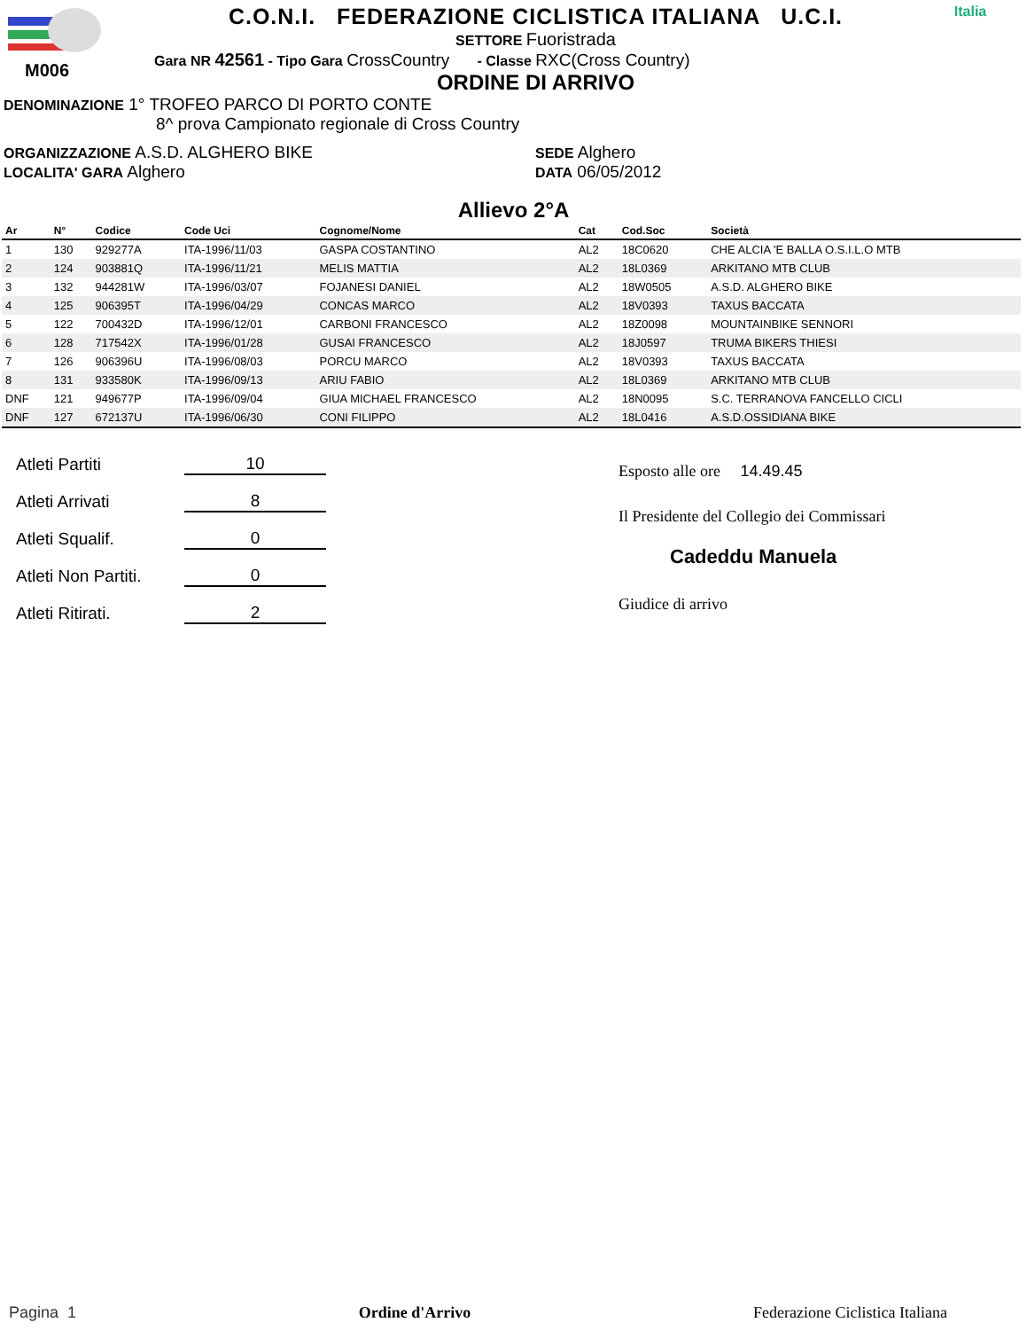M006
C.O.N.I. FEDERAZIONE CICLISTICA ITALIANA U.C.I.
SETTORE Fuoristrada
Gara NR 42561 - Tipo Gara CrossCountry - Classe RXC(Cross Country)
ORDINE DI ARRIVO
Italia
DENOMINAZIONE 1° TROFEO PARCO DI PORTO CONTE
8^ prova Campionato regionale di Cross Country
ORGANIZZAZIONE A.S.D. ALGHERO BIKE
LOCALITA' GARA Alghero
SEDE Alghero
DATA 06/05/2012
Allievo 2°A
| Ar | N° | Codice | Code Uci | Cognome/Nome | Cat | Cod.Soc | Società |
| --- | --- | --- | --- | --- | --- | --- | --- |
| 1 | 130 | 929277A | ITA-1996/11/03 | GASPA COSTANTINO | AL2 | 18C0620 | CHE ALCIA 'E BALLA O.S.I.L.O MTB |
| 2 | 124 | 903881Q | ITA-1996/11/21 | MELIS MATTIA | AL2 | 18L0369 | ARKITANO MTB CLUB |
| 3 | 132 | 944281W | ITA-1996/03/07 | FOJANESI DANIEL | AL2 | 18W0505 | A.S.D. ALGHERO BIKE |
| 4 | 125 | 906395T | ITA-1996/04/29 | CONCAS MARCO | AL2 | 18V0393 | TAXUS BACCATA |
| 5 | 122 | 700432D | ITA-1996/12/01 | CARBONI FRANCESCO | AL2 | 18Z0098 | MOUNTAINBIKE SENNORI |
| 6 | 128 | 717542X | ITA-1996/01/28 | GUSAI FRANCESCO | AL2 | 18J0597 | TRUMA BIKERS THIESI |
| 7 | 126 | 906396U | ITA-1996/08/03 | PORCU MARCO | AL2 | 18V0393 | TAXUS BACCATA |
| 8 | 131 | 933580K | ITA-1996/09/13 | ARIU FABIO | AL2 | 18L0369 | ARKITANO MTB CLUB |
| DNF | 121 | 949677P | ITA-1996/09/04 | GIUA MICHAEL FRANCESCO | AL2 | 18N0095 | S.C. TERRANOVA FANCELLO CICLI |
| DNF | 127 | 672137U | ITA-1996/06/30 | CONI FILIPPO | AL2 | 18L0416 | A.S.D.OSSIDIANA BIKE |
| Atleti Partiti | 10 |
| Atleti Arrivati | 8 |
| Atleti Squalif. | 0 |
| Atleti Non Partiti. | 0 |
| Atleti Ritirati. | 2 |
Esposto alle ore 14.49.45
Il Presidente del Collegio dei Commissari
Cadeddu Manuela
Giudice di arrivo
Pagina 1 Ordine d'Arrivo Federazione Ciclistica Italiana